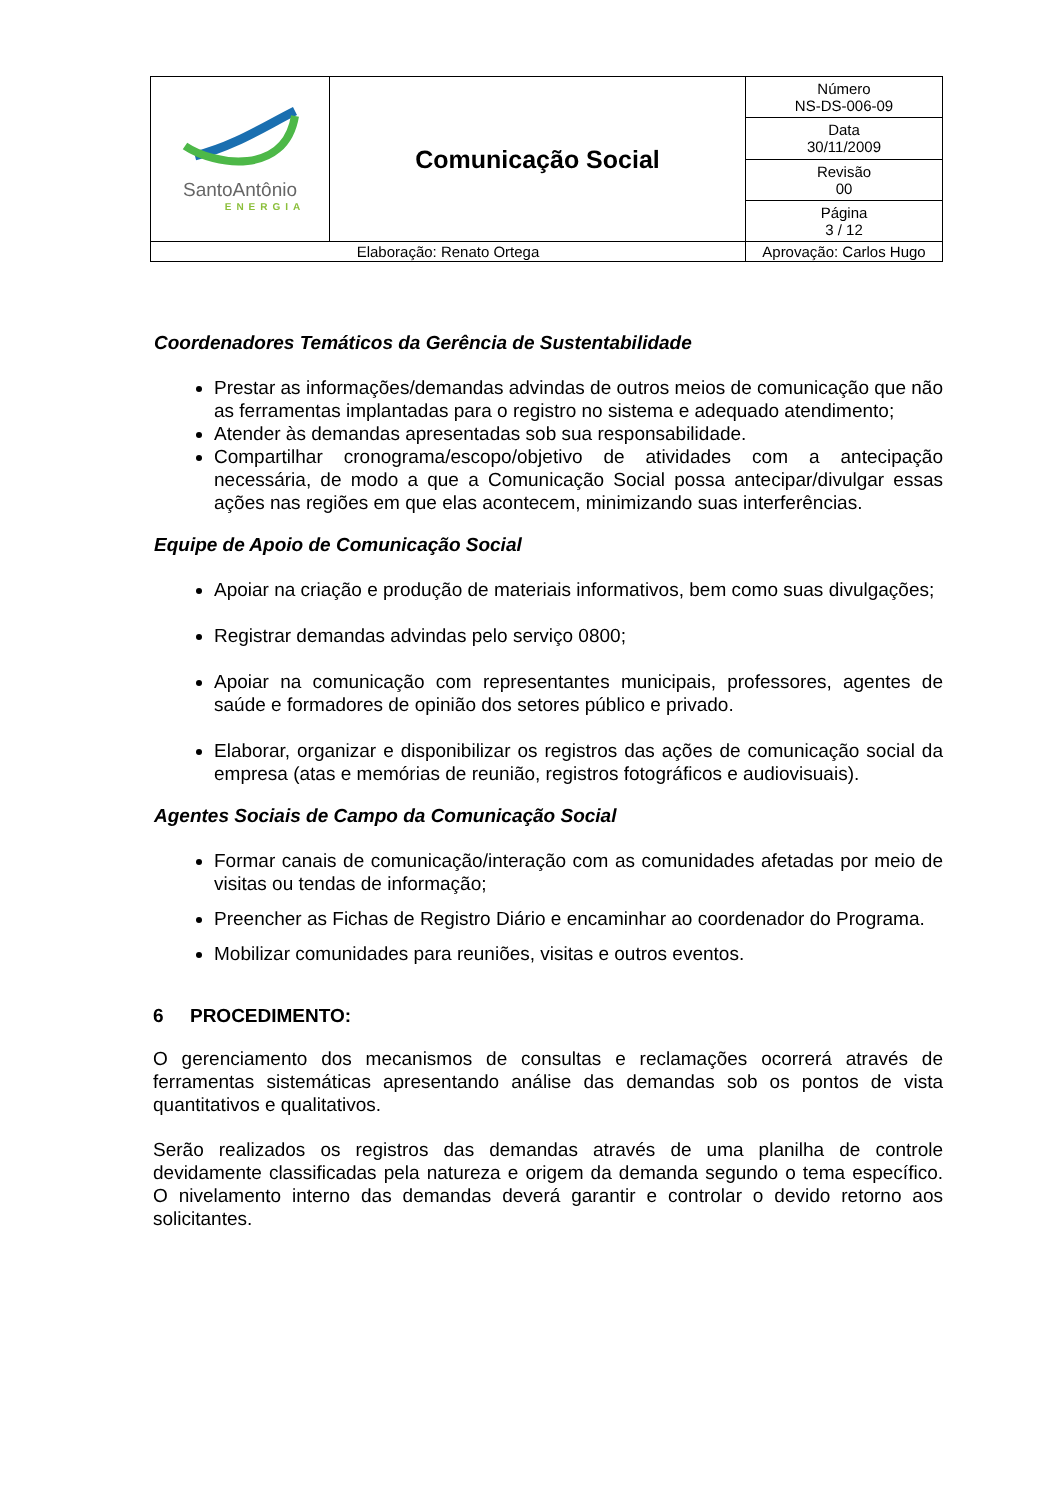| SantoAntônio ENERGIA | Comunicação Social | | Número NS-DS-006-09 |
| | | | Data 30/11/2009 |
| | | | Revisão 00 |
| | | | Página 3 / 12 |
| Elaboração: Renato Ortega | | Aprovação: Carlos Hugo | |
Coordenadores Temáticos da Gerência de Sustentabilidade
Prestar as informações/demandas advindas de outros meios de comunicação que não as ferramentas implantadas para o registro no sistema e adequado atendimento;
Atender às demandas apresentadas sob sua responsabilidade.
Compartilhar cronograma/escopo/objetivo de atividades com a antecipação necessária, de modo a que a Comunicação Social possa antecipar/divulgar essas ações nas regiões em que elas acontecem, minimizando suas interferências.
Equipe de Apoio de Comunicação Social
Apoiar na criação e produção de materiais informativos, bem como suas divulgações;
Registrar demandas advindas pelo serviço 0800;
Apoiar na comunicação com representantes municipais, professores, agentes de saúde e formadores de opinião dos setores público e privado.
Elaborar, organizar e disponibilizar os registros das ações de comunicação social da empresa (atas e memórias de reunião, registros fotográficos e audiovisuais).
Agentes Sociais de Campo da Comunicação Social
Formar canais de comunicação/interação com as comunidades afetadas por meio de visitas ou tendas de informação;
Preencher as Fichas de Registro Diário e encaminhar ao coordenador do Programa.
Mobilizar comunidades para reuniões, visitas e outros eventos.
6 PROCEDIMENTO:
O gerenciamento dos mecanismos de consultas e reclamações ocorrerá através de ferramentas sistemáticas apresentando análise das demandas sob os pontos de vista quantitativos e qualitativos.
Serão realizados os registros das demandas através de uma planilha de controle devidamente classificadas pela natureza e origem da demanda segundo o tema específico. O nivelamento interno das demandas deverá garantir e controlar o devido retorno aos solicitantes.